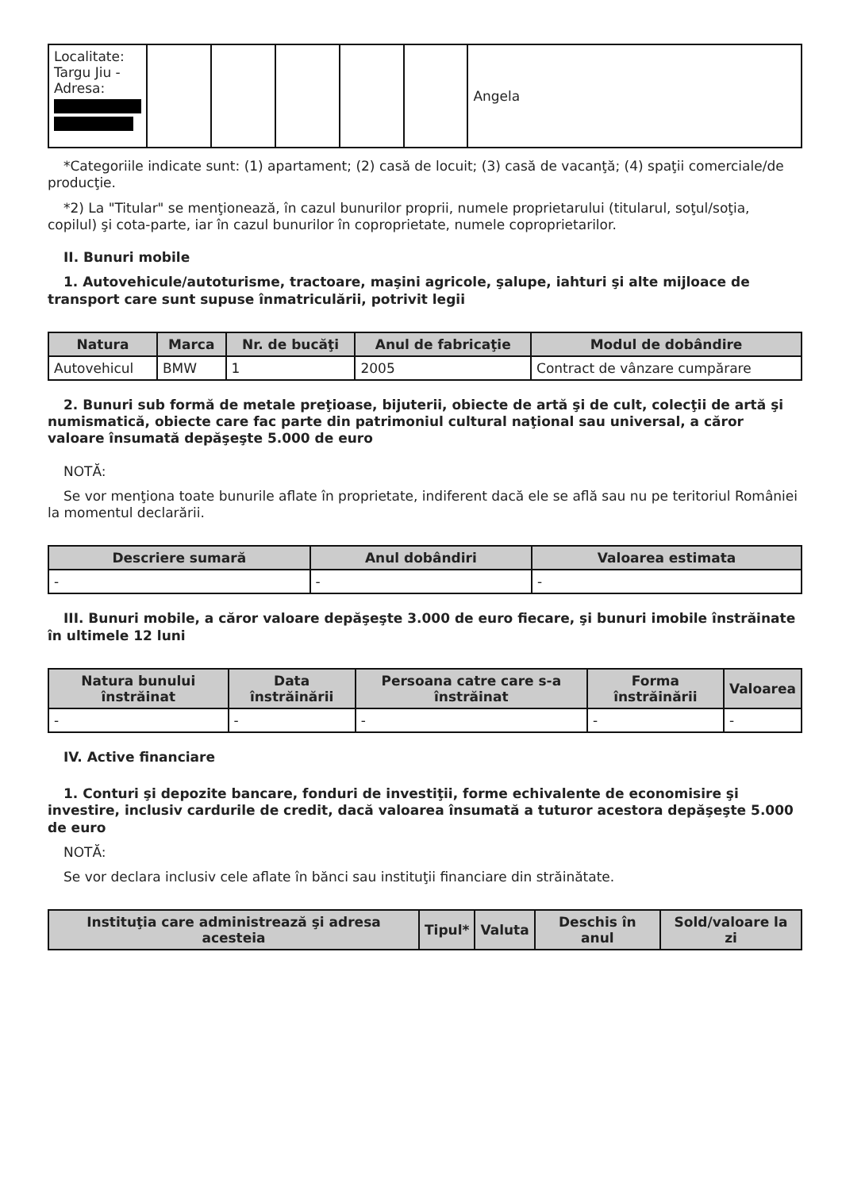| Localitate: Targu Jiu - Adresa: | | | | | | Angela |
*Categoriile indicate sunt: (1) apartament; (2) casă de locuit; (3) casă de vacanţă; (4) spaţii comerciale/de producţie.
*2) La "Titular" se menţionează, în cazul bunurilor proprii, numele proprietarului (titularul, soţul/soţia, copilul) şi cota-parte, iar în cazul bunurilor în coproprietate, numele coproprietarilor.
II. Bunuri mobile
1. Autovehicule/autoturisme, tractoare, maşini agricole, şalupe, iahturi şi alte mijloace de transport care sunt supuse înmatriculării, potrivit legii
| Natura | Marca | Nr. de bucăţi | Anul de fabricaţie | Modul de dobândire |
| --- | --- | --- | --- | --- |
| Autovehicul | BMW | 1 | 2005 | Contract de vânzare cumpărare |
2. Bunuri sub formă de metale preţioase, bijuterii, obiecte de artă şi de cult, colecţii de artă şi numismatică, obiecte care fac parte din patrimoniul cultural naţional sau universal, a căror valoare însumată depăşeşte 5.000 de euro
NOTĂ:
Se vor menţiona toate bunurile aflate în proprietate, indiferent dacă ele se află sau nu pe teritoriul României la momentul declarării.
| Descriere sumară | Anul dobândiri | Valoarea estimata |
| --- | --- | --- |
| - | - | - |
III. Bunuri mobile, a căror valoare depăşeşte 3.000 de euro fiecare, şi bunuri imobile înstrăinate în ultimele 12 luni
| Natura bunului înstrăinat | Data înstrăinării | Persoana catre care s-a înstrăinat | Forma înstrăinării | Valoarea |
| --- | --- | --- | --- | --- |
| - | - | - | - | - |
IV. Active financiare
1. Conturi şi depozite bancare, fonduri de investiţii, forme echivalente de economisire şi investire, inclusiv cardurile de credit, dacă valoarea însumată a tuturor acestora depăşeşte 5.000 de euro
NOTĂ:
Se vor declara inclusiv cele aflate în bănci sau instituţii financiare din străinătate.
| Instituţia care administrează şi adresa acesteia | Tipul* | Valuta | Deschis în anul | Sold/valoare la zi |
| --- | --- | --- | --- | --- |